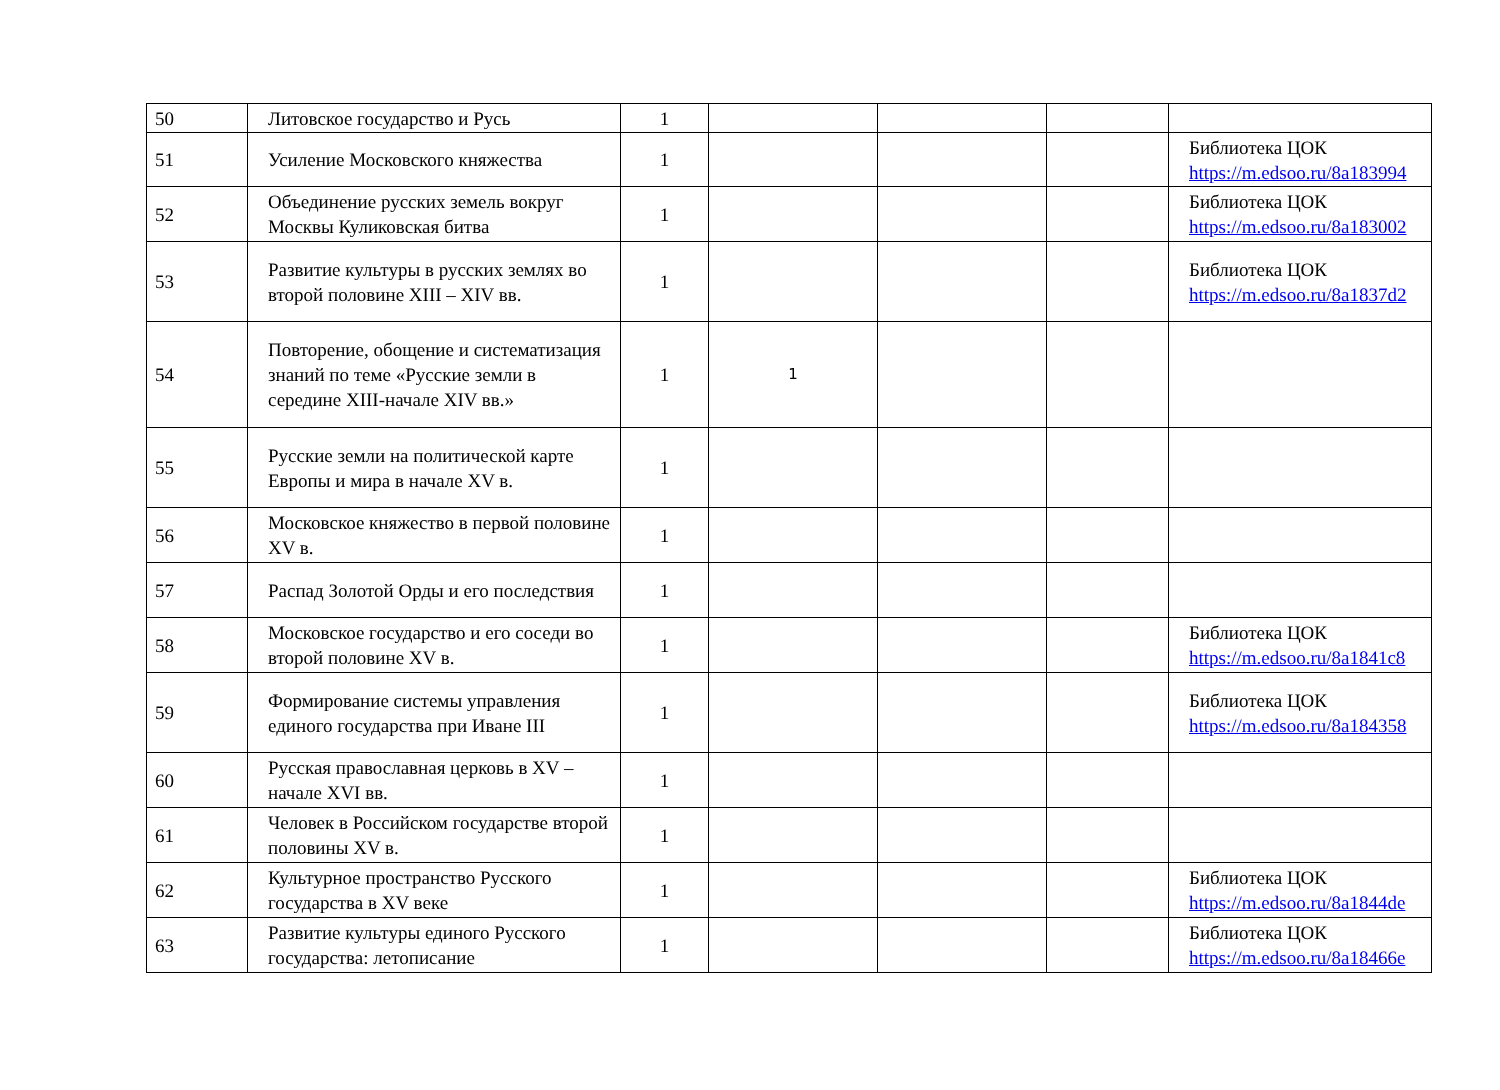| 50 | Литовское государство и Русь | 1 | | | | |
| 51 | Усиление Московского княжества | 1 | | | | Библиотека ЦОК https://m.edsoo.ru/8a183994 |
| 52 | Объединение русских земель вокруг Москвы Куликовская битва | 1 | | | | Библиотека ЦОК https://m.edsoo.ru/8a183002 |
| 53 | Развитие культуры в русских землях во второй половине XIII – XIV вв. | 1 | | | | Библиотека ЦОК https://m.edsoo.ru/8a1837d2 |
| 54 | Повторение, обощение и систематизация знаний по теме «Русские земли в середине XIII-начале XIV вв.» | 1 | 1 | | | |
| 55 | Русские земли на политической карте Европы и мира в начале XV в. | 1 | | | | |
| 56 | Московское княжество в первой половине XV в. | 1 | | | | |
| 57 | Распад Золотой Орды и его последствия | 1 | | | | |
| 58 | Московское государство и его соседи во второй половине XV в. | 1 | | | | Библиотека ЦОК https://m.edsoo.ru/8a1841c8 |
| 59 | Формирование системы управления единого государства при Иване III | 1 | | | | Библиотека ЦОК https://m.edsoo.ru/8a184358 |
| 60 | Русская православная церковь в XV – начале XVI вв. | 1 | | | | |
| 61 | Человек в Российском государстве второй половины XV в. | 1 | | | | |
| 62 | Культурное пространство Русского государства в XV веке | 1 | | | | Библиотека ЦОК https://m.edsoo.ru/8a1844de |
| 63 | Развитие культуры единого Русского государства: летописание | 1 | | | | Библиотека ЦОК https://m.edsoo.ru/8a18466e |